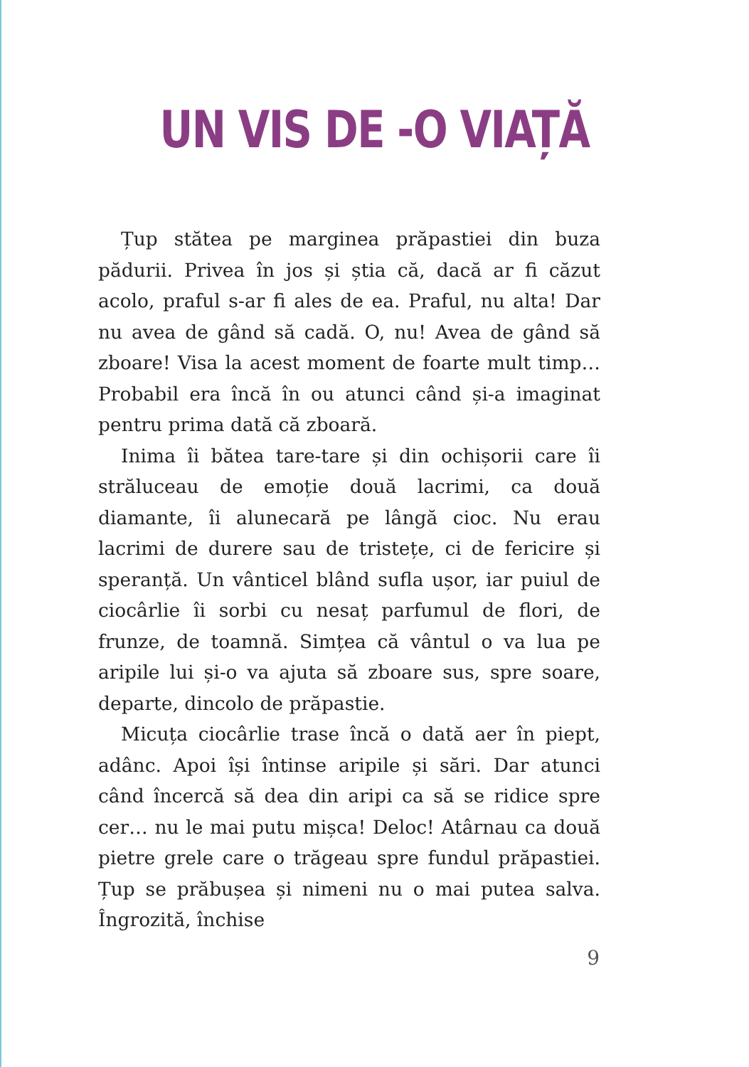UN VIS DE -O VIAȚĂ
Țup stătea pe marginea prăpastiei din buza pădurii. Privea în jos și știa că, dacă ar fi căzut acolo, praful s-ar fi ales de ea. Praful, nu alta! Dar nu avea de gând să cadă. O, nu! Avea de gând să zboare! Visa la acest moment de foarte mult timp… Probabil era încă în ou atunci când și-a imaginat pentru prima dată că zboară.
Inima îi bătea tare-tare și din ochișorii care îi străluceau de emoție două lacrimi, ca două diamante, îi alunecară pe lângă cioc. Nu erau lacrimi de durere sau de tristețe, ci de fericire și speranță. Un vânticel blând sufla ușor, iar puiul de ciocârlie îi sorbi cu nesaț parfumul de flori, de frunze, de toamnă. Simțea că vântul o va lua pe aripile lui și-o va ajuta să zboare sus, spre soare, departe, dincolo de prăpastie.
Micuța ciocârlie trase încă o dată aer în piept, adânc. Apoi își întinse aripile și sări. Dar atunci când încercă să dea din aripi ca să se ridice spre cer… nu le mai putu mișca! Deloc! Atârnau ca două pietre grele care o trăgeau spre fundul prăpastiei. Țup se prăbușea și nimeni nu o mai putea salva. Îngrozită, închise
9